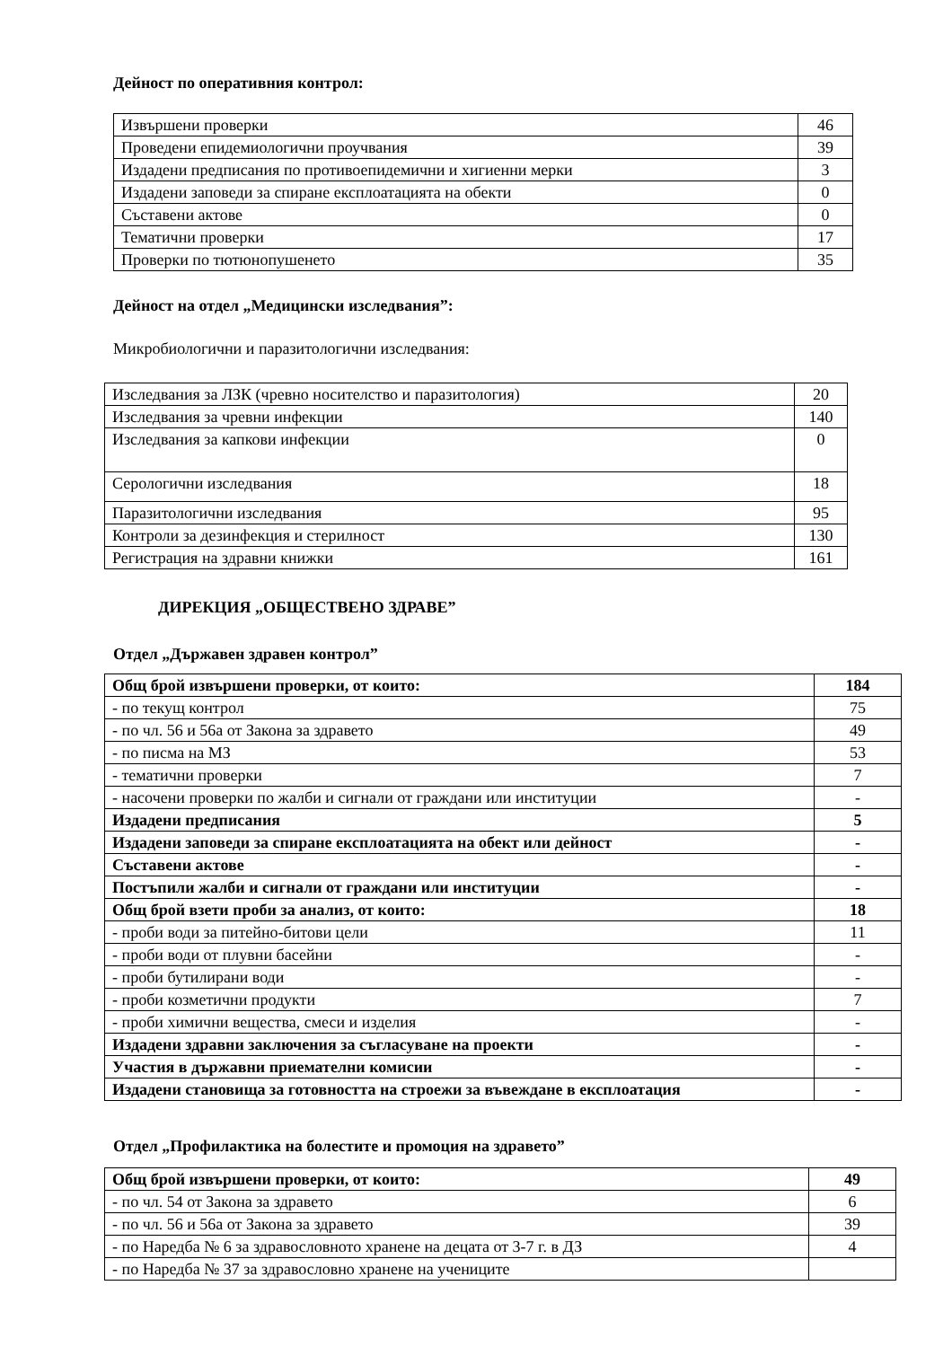Дейност по оперативния контрол:
| Извършени проверки | 46 |
| Проведени епидемиологични проучвания | 39 |
| Издадени предписания по противоепидемични и хигиенни мерки | 3 |
| Издадени заповеди за спиране експлоатацията на обекти | 0 |
| Съставени актове | 0 |
| Тематични проверки | 17 |
| Проверки по тютюнопушенето | 35 |
Дейност на отдел „Медицински изследвания”:
Микробиологични и паразитологични изследвания:
| Изследвания за ЛЗК (чревно носителство и паразитология) | 20 |
| Изследвания за чревни инфекции | 140 |
| Изследвания за капкови инфекции | 0 |
| Серологични изследвания | 18 |
| Паразитологични изследвания | 95 |
| Контроли за дезинфекция и стерилност | 130 |
| Регистрация на здравни книжки | 161 |
ДИРЕКЦИЯ „ОБЩЕСТВЕНО ЗДРАВЕ”
Отдел „Държавен здравен контрол”
| Общ брой извършени проверки, от които: | 184 |
| - по текущ контрол | 75 |
| - по чл. 56 и 56а от Закона за здравето | 49 |
| - по писма на МЗ | 53 |
| - тематични проверки | 7 |
| - насочени проверки по жалби и сигнали от граждани или институции | - |
| Издадени предписания | 5 |
| Издадени заповеди за спиране експлоатацията на обект или дейност | - |
| Съставени актове | - |
| Постъпили жалби и сигнали от граждани или институции | - |
| Общ брой взети проби за анализ, от които: | 18 |
| - проби води за питейно-битови цели | 11 |
| - проби води от плувни басейни | - |
| - проби бутилирани води | - |
| - проби козметични продукти | 7 |
| - проби химични вещества, смеси и изделия | - |
| Издадени здравни заключения за съгласуване на проекти | - |
| Участия в държавни приемателни комисии | - |
| Издадени становища за готовността на строежи за въвеждане в експлоатация | - |
Отдел „Профилактика на болестите и промоция на здравето”
| Общ брой извършени проверки, от които: | 49 |
| - по чл. 54 от Закона за здравето | 6 |
| - по чл. 56 и 56а от Закона за здравето | 39 |
| - по Наредба № 6 за здравословното хранене на децата от 3-7 г. в ДЗ | 4 |
| - по Наредба № 37 за здравословно хранене на учениците | |